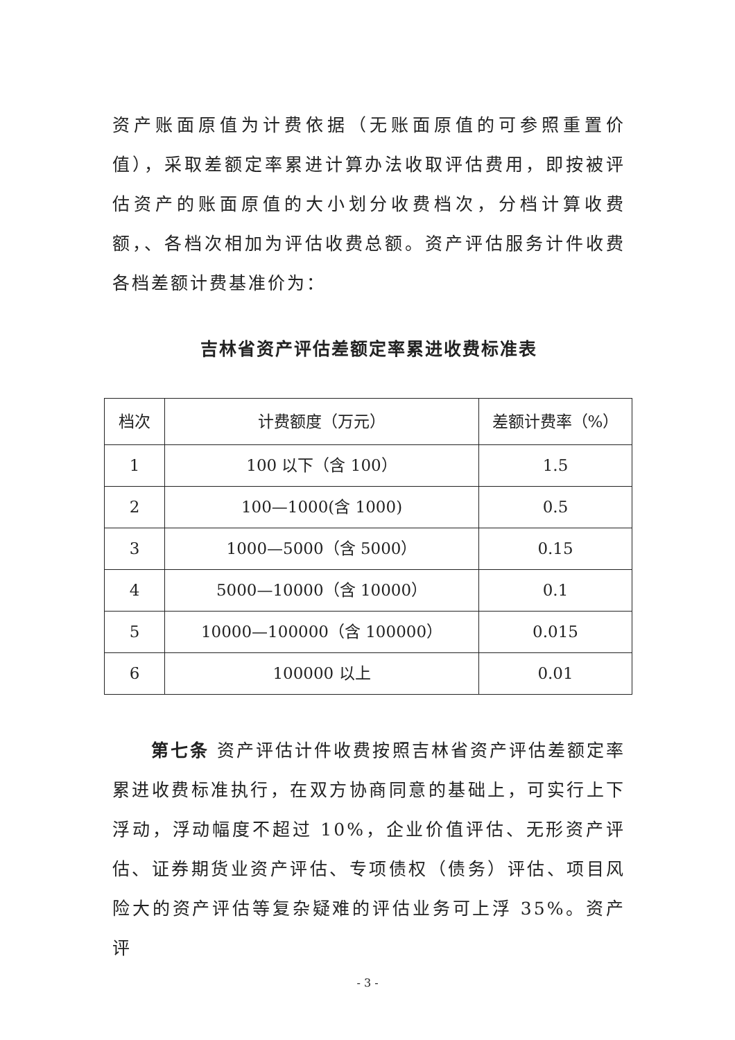资产账面原值为计费依据（无账面原值的可参照重置价值），采取差额定率累进计算办法收取评估费用，即按被评估资产的账面原值的大小划分收费档次，分档计算收费额，、各档次相加为评估收费总额。资产评估服务计件收费各档差额计费基准价为：
吉林省资产评估差额定率累进收费标准表
| 档次 | 计费额度（万元） | 差额计费率（%） |
| --- | --- | --- |
| 1 | 100 以下（含 100） | 1.5 |
| 2 | 100—1000(含 1000) | 0.5 |
| 3 | 1000—5000（含 5000） | 0.15 |
| 4 | 5000—10000（含 10000） | 0.1 |
| 5 | 10000—100000（含 100000） | 0.015 |
| 6 | 100000 以上 | 0.01 |
第七条 资产评估计件收费按照吉林省资产评估差额定率累进收费标准执行，在双方协商同意的基础上，可实行上下浮动，浮动幅度不超过 10%，企业价值评估、无形资产评估、证券期货业资产评估、专项债权（债务）评估、项目风险大的资产评估等复杂疑难的评估业务可上浮 35%。资产评
- 3 -